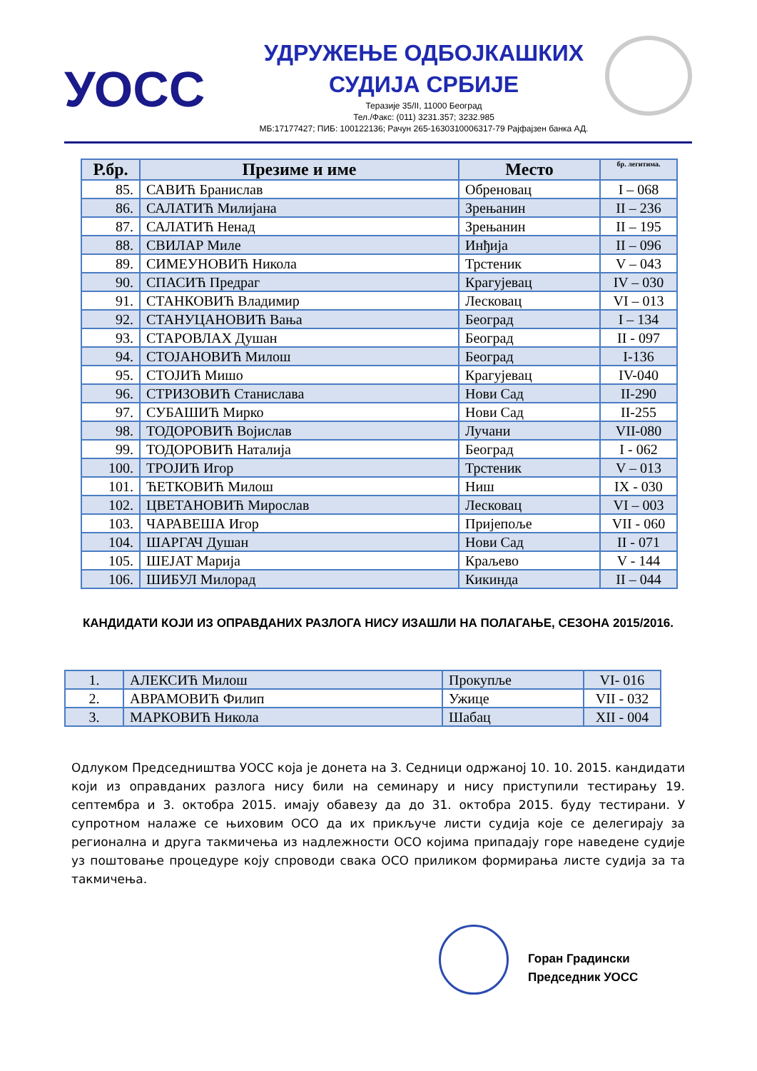УОСС
УДРУЖЕЊЕ ОДБОЈКАШКИХ
СУДИЈА СРБИЈЕ
Теразије 35/II, 11000 Београд
Тел./Факс: (011) 3231.357; 3232.985
МБ:17177427; ПИБ: 100122136; Рачун 265-1630310006317-79 Рајфајзен банка АД.
| Р.бр. | Презиме и име | Место | бр. легитима. |
| --- | --- | --- | --- |
| 85. | САВИЋ Бранислав | Обреновац | I – 068 |
| 86. | САЛАТИЋ Милијана | Зрењанин | II – 236 |
| 87. | САЛАТИЋ Ненад | Зрењанин | II – 195 |
| 88. | СВИЛАР Миле | Инђија | II – 096 |
| 89. | СИМЕУНОВИЋ Никола | Трстеник | V – 043 |
| 90. | СПАСИЋ Предраг | Крагујевац | IV – 030 |
| 91. | СТАНКОВИЋ Владимир | Лесковац | VI – 013 |
| 92. | СТАНУЦАНОВИЋ Вања | Београд | I – 134 |
| 93. | СТАРОВЛАХ Душан | Београд | II - 097 |
| 94. | СТОЈАНОВИЋ Милош | Београд | I-136 |
| 95. | СТОЈИЋ Мишо | Крагујевац | IV-040 |
| 96. | СТРИЗОВИЋ Станислава | Нови Сад | II-290 |
| 97. | СУБАШИЋ Мирко | Нови Сад | II-255 |
| 98. | ТОДОРОВИЋ Војислав | Лучани | VII-080 |
| 99. | ТОДОРОВИЋ Наталија | Београд | I - 062 |
| 100. | ТРОЈИЋ Игор | Трстеник | V – 013 |
| 101. | ЋЕТКОВИЋ Милош | Ниш | IX - 030 |
| 102. | ЦВЕТАНОВИЋ Мирослав | Лесковац | VI – 003 |
| 103. | ЧАРАВЕША Игор | Пријепоље | VII - 060 |
| 104. | ШАРГАЧ Душан | Нови Сад | II - 071 |
| 105. | ШЕЈАТ Марија | Краљево | V - 144 |
| 106. | ШИБУЛ Милорад | Кикинда | II – 044 |
КАНДИДАТИ КОЈИ ИЗ ОПРАВДАНИХ РАЗЛОГА НИСУ ИЗАШЛИ НА ПОЛАГАЊЕ, СЕЗОНА 2015/2016.
| 1. | АЛЕКСИЋ Милош | Прокупље | VI- 016 |
| 2. | АВРАМОВИЋ Филип | Ужице | VII - 032 |
| 3. | МАРКОВИЋ Никола | Шабац | XII - 004 |
Одлуком Председништва УОСС која је донета на 3. Седници одржаној 10. 10. 2015. кандидати који из оправданих разлога нису били на семинару и нису приступили тестирању 19. септембра и 3. октобра 2015. имају обавезу да до 31. октобра 2015. буду тестирани. У супротном налаже се њиховим ОСО да их прикључе листи судија које се делегирају за регионална и друга такмичења из надлежности ОСО којима припадају горе наведене судије уз поштовање процедуре коју спроводи свака ОСО приликом формирања листе судија за та такмичења.
Горан Градински
Председник УОСС